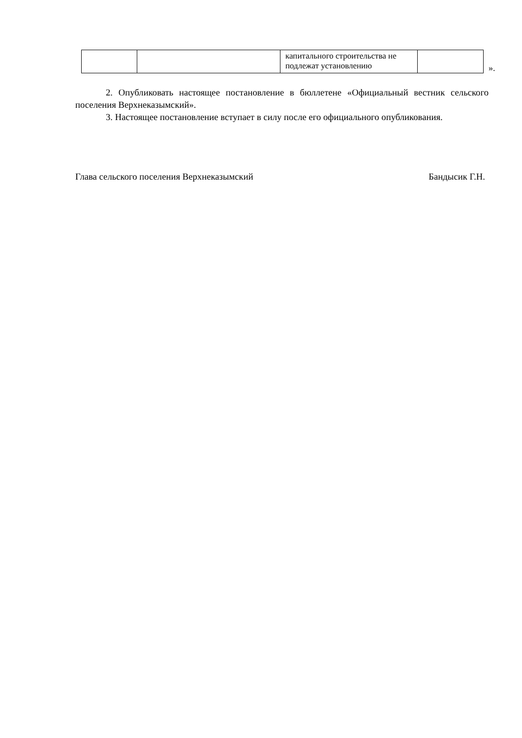| | | капитального строительства не подлежат установлению | |
».
2. Опубликовать настоящее постановление в бюллетене «Официальный вестник сельского поселения Верхнеказымский».
3. Настоящее постановление вступает в силу после его официального опубликования.
Глава сельского поселения Верхнеказымский Бандысик Г.Н.